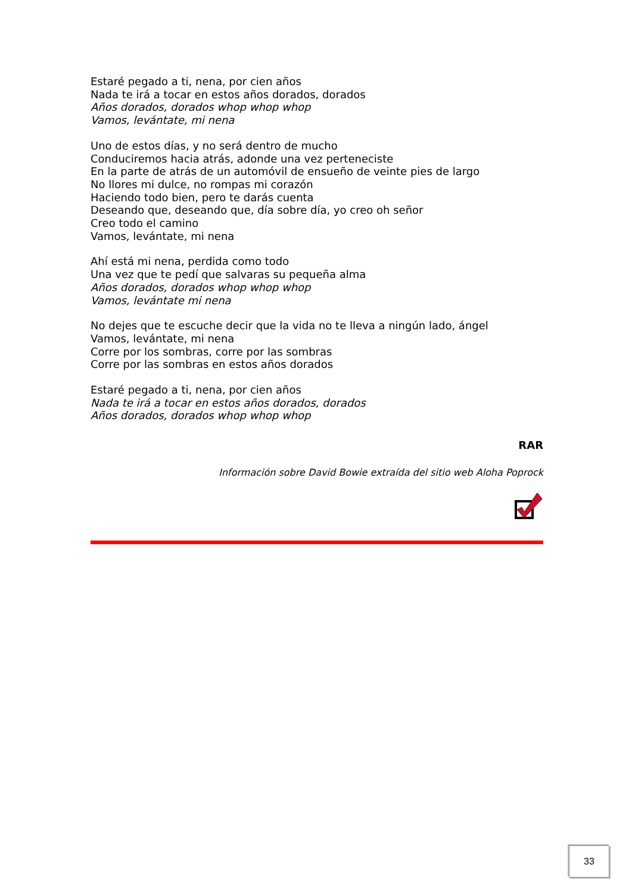Estaré pegado a ti, nena, por cien años
Nada te irá a tocar en estos años dorados, dorados
Años dorados, dorados whop whop whop
Vamos, levántate, mi nena
Uno de estos días, y no será dentro de mucho
Conduciremos hacia atrás, adonde una vez perteneciste
En la parte de atrás de un automóvil de ensueño de veinte pies de largo
No llores mi dulce, no rompas mi corazón
Haciendo todo bien, pero te darás cuenta
Deseando que, deseando que, día sobre día, yo creo oh señor
Creo todo el camino
Vamos, levántate, mi nena
Ahí está mi nena, perdida como todo
Una vez que te pedí que salvaras su pequeña alma
Años dorados, dorados whop whop whop
Vamos, levántate mi nena
No dejes que te escuche decir que la vida no te lleva a ningún lado, ángel
Vamos, levántate, mi nena
Corre por los sombras, corre por las sombras
Corre por las sombras en estos años dorados
Estaré pegado a ti, nena, por cien años
Nada te irá a tocar en estos años dorados, dorados
Años dorados, dorados whop whop whop
RAR
Información sobre David Bowie extraída del sitio web Aloha Poprock
33